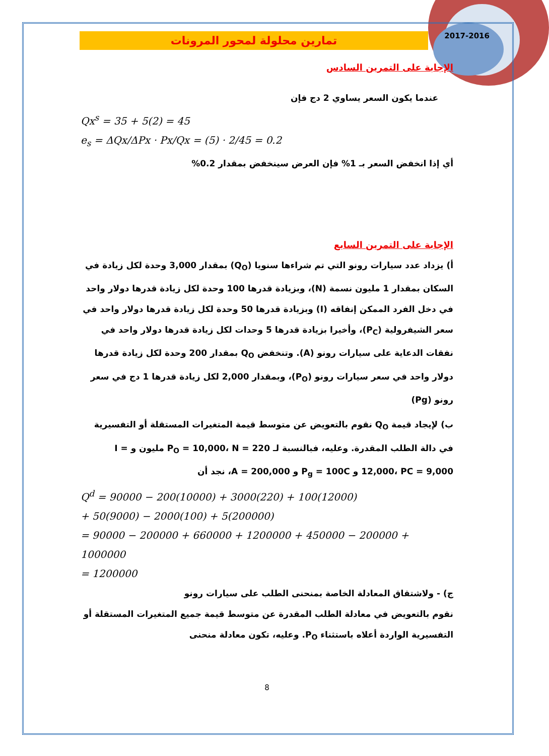2017-2016
تمارين محلولة لمحور المرونات
الإجابة على التمرين السادس
عندما يكون السعر يساوي 2 دج فإن
Qx<sup>s</sup> = 35 + 5(2) = 45
e<sub>s</sub> = ΔQx/ΔPx · Px/Qx = (5) · 2/45 = 0.2
أي إذا انخفض السعر بـ 1% فإن العرض سينخفض بمقدار 0.2%
الإجابة على التمرين السابع
أ) يزداد عدد سيارات رونو التي تم شراءها سنويا (Q<sub>O</sub>) بمقدار 3,000 وحدة لكل زيادة في السكان بمقدار 1 مليون نسمة (N)، وبزيادة قدرها 100 وحدة لكل زيادة قدرها دولار واحد في دخل الفرد الممكن إنفاقه (I) وبزيادة قدرها 50 وحدة لكل زيادة قدرها دولار واحد في سعر الشيفرولية (P<sub>C</sub>)، وأخيرا بزيادة قدرها 5 وحدات لكل زيادة قدرها دولار واحد في نفقات الدعاية على سيارات رونو (A). وتنخفض Q<sub>O</sub> بمقدار 200 وحدة لكل زيادة قدرها دولار واحد في سعر سيارات رونو (P<sub>O</sub>)، وبمقدار 2,000 لكل زيادة قدرها 1 دج في سعر رونو (Pg)
ب) لإيجاد قيمة Q<sub>O</sub> نقوم بالتعويض عن متوسط قيمة المتغيرات المستقلة أو التفسيرية في دالة الطلب المقدرة. وعليه، فبالنسبة لـ P<sub>O</sub> = 10,000، N = 220 مليون و I = 12,000، PC = 9,000 و P<sub>g</sub> = 100C و A = 200,000، نجد أن
Q<sup>d</sup> = 90000 − 200(10000) + 3000(220) + 100(12000)
+ 50(9000) − 2000(100) + 5(200000)
= 90000 − 200000 + 660000 + 1200000 + 450000 − 200000 + 1000000
= 1200000
ج) - ولاشتقاق المعادلة الخاصة بمنحنى الطلب على سيارات رونو
نقوم بالتعويض في معادلة الطلب المقدرة عن متوسط قيمة جميع المتغيرات المستقلة أو التفسيرية الواردة أعلاه باستثناء P<sub>O</sub>. وعليه، تكون معادلة منحنى
8